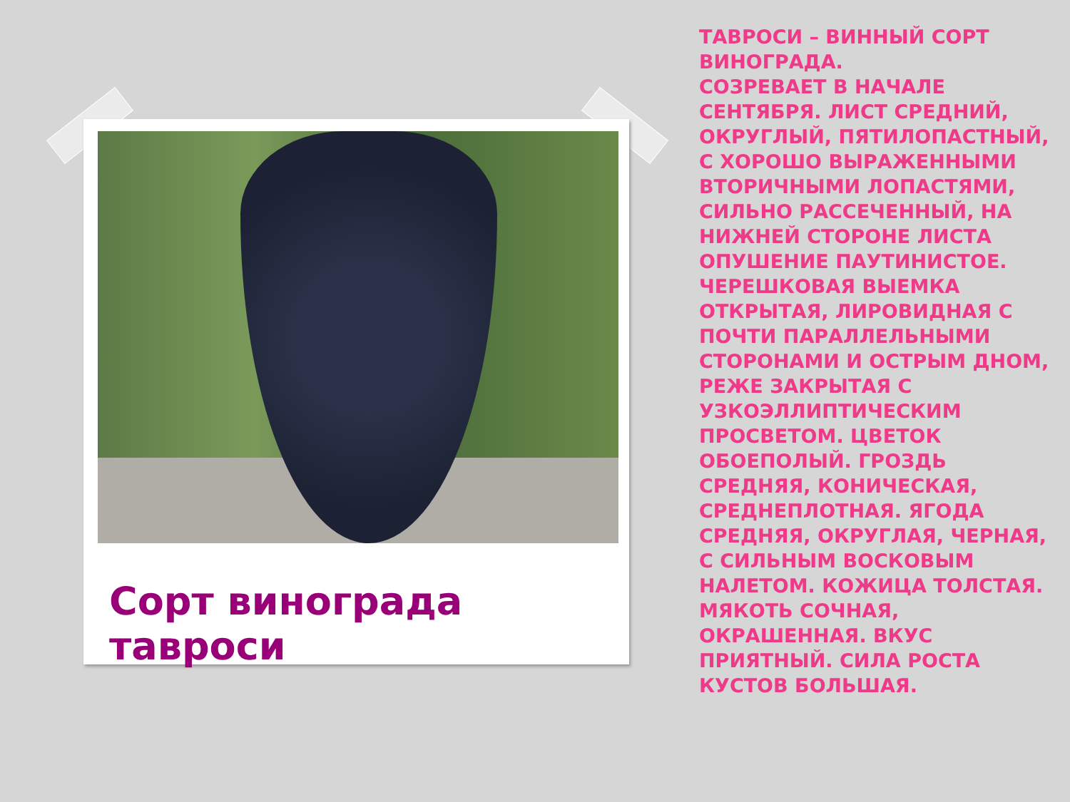Сорт винограда тавроси
ТАВРОСИ – ВИННЫЙ СОРТ ВИНОГРАДА.
СОЗРЕВАЕТ В НАЧАЛЕ СЕНТЯБРЯ. ЛИСТ СРЕДНИЙ, ОКРУГЛЫЙ, ПЯТИЛОПАСТНЫЙ, С ХОРОШО ВЫРАЖЕННЫМИ ВТОРИЧНЫМИ ЛОПАСТЯМИ, СИЛЬНО РАССЕЧЕННЫЙ, НА НИЖНЕЙ СТОРОНЕ ЛИСТА ОПУШЕНИЕ ПАУТИНИСТОЕ. ЧЕРЕШКОВАЯ ВЫЕМКА ОТКРЫТАЯ, ЛИРОВИДНАЯ С ПОЧТИ ПАРАЛЛЕЛЬНЫМИ СТОРОНАМИ И ОСТРЫМ ДНОМ, РЕЖЕ ЗАКРЫТАЯ С УЗКОЭЛЛИПТИЧЕСКИМ ПРОСВЕТОМ. ЦВЕТОК ОБОЕПОЛЫЙ. ГРОЗДЬ СРЕДНЯЯ, КОНИЧЕСКАЯ, СРЕДНЕПЛОТНАЯ. ЯГОДА СРЕДНЯЯ, ОКРУГЛАЯ, ЧЕРНАЯ, С СИЛЬНЫМ ВОСКОВЫМ НАЛЕТОМ. КОЖИЦА ТОЛСТАЯ. МЯКОТЬ СОЧНАЯ, ОКРАШЕННАЯ. ВКУС ПРИЯТНЫЙ. СИЛА РОСТА КУСТОВ БОЛЬШАЯ.